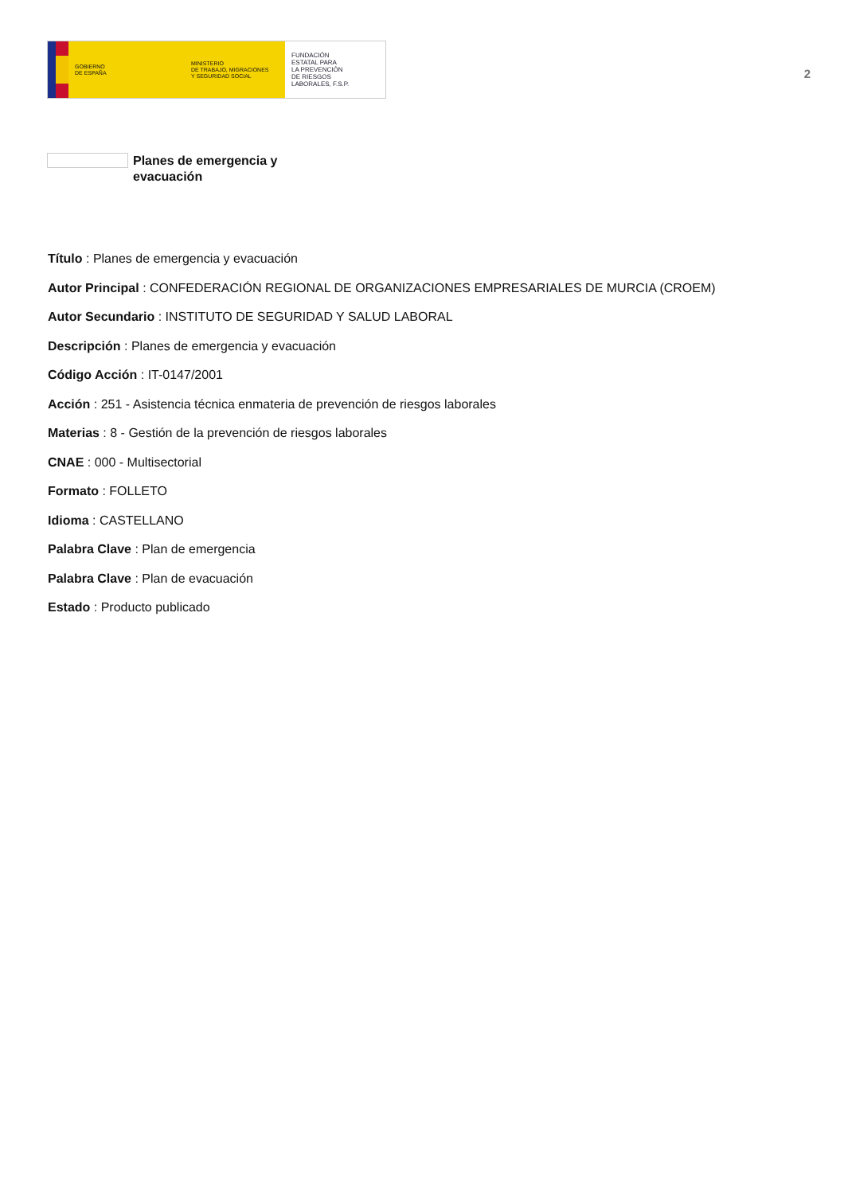GOBIERNO
DE ESPAÑA
MINISTERIO
DE TRABAJO, MIGRACIONES
Y SEGURIDAD SOCIAL
FUNDACIÓN
ESTATAL PARA
LA PREVENCIÓN
DE RIESGOS
LABORALES, F.S.P.
2
Planes de emergencia y evacuación
Título : Planes de emergencia y evacuación
Autor Principal : CONFEDERACIÓN REGIONAL DE ORGANIZACIONES EMPRESARIALES DE MURCIA (CROEM)
Autor Secundario : INSTITUTO DE SEGURIDAD Y SALUD LABORAL
Descripción : Planes de emergencia y evacuación
Código Acción : IT-0147/2001
Acción : 251 - Asistencia técnica enmateria de prevención de riesgos laborales
Materias : 8 - Gestión de la prevención de riesgos laborales
CNAE : 000 - Multisectorial
Formato : FOLLETO
Idioma : CASTELLANO
Palabra Clave : Plan de emergencia
Palabra Clave : Plan de evacuación
Estado : Producto publicado